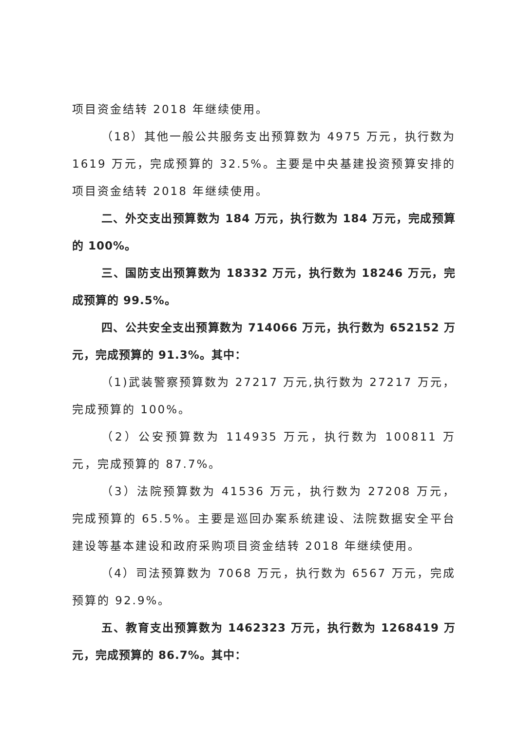项目资金结转 2018 年继续使用。
（18）其他一般公共服务支出预算数为 4975 万元，执行数为 1619 万元，完成预算的 32.5%。主要是中央基建投资预算安排的项目资金结转 2018 年继续使用。
二、外交支出预算数为 184 万元，执行数为 184 万元，完成预算的 100%。
三、国防支出预算数为 18332 万元，执行数为 18246 万元，完成预算的 99.5%。
四、公共安全支出预算数为 714066 万元，执行数为 652152 万元，完成预算的 91.3%。其中：
（1)武装警察预算数为 27217 万元,执行数为 27217 万元，完成预算的 100%。
（2）公安预算数为 114935 万元，执行数为 100811 万元，完成预算的 87.7%。
（3）法院预算数为 41536 万元，执行数为 27208 万元，完成预算的 65.5%。主要是巡回办案系统建设、法院数据安全平台建设等基本建设和政府采购项目资金结转 2018 年继续使用。
（4）司法预算数为 7068 万元，执行数为 6567 万元，完成预算的 92.9%。
五、教育支出预算数为 1462323 万元，执行数为 1268419 万元，完成预算的 86.7%。其中：